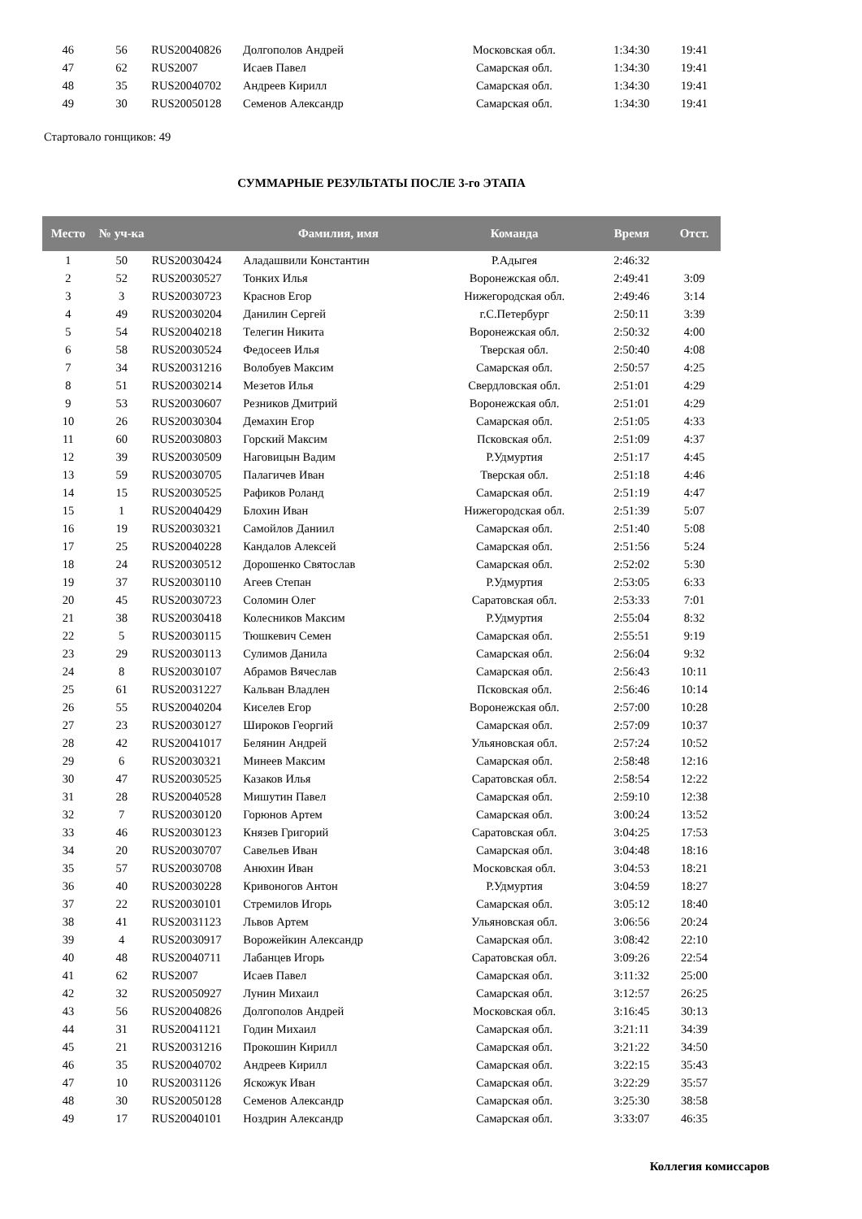| 46 | 56 | RUS20040826 | Долгополов Андрей | Московская обл. | 1:34:30 | 19:41 |
| 47 | 62 | RUS2007 | Исаев Павел | Самарская обл. | 1:34:30 | 19:41 |
| 48 | 35 | RUS20040702 | Андреев Кирилл | Самарская обл. | 1:34:30 | 19:41 |
| 49 | 30 | RUS20050128 | Семенов Александр | Самарская обл. | 1:34:30 | 19:41 |
Стартовало гонщиков: 49
СУММАРНЫЕ РЕЗУЛЬТАТЫ ПОСЛЕ 3-го ЭТАПА
| Место | № уч-ка | | Фамилия, имя | Команда | Время | Отст. |
| --- | --- | --- | --- | --- | --- | --- |
| 1 | 50 | RUS20030424 | Аладашвили Константин | Р.Адыгея | 2:46:32 | |
| 2 | 52 | RUS20030527 | Тонких Илья | Воронежская обл. | 2:49:41 | 3:09 |
| 3 | 3 | RUS20030723 | Краснов Егор | Нижегородская обл. | 2:49:46 | 3:14 |
| 4 | 49 | RUS20030204 | Данилин Сергей | г.С.Петербург | 2:50:11 | 3:39 |
| 5 | 54 | RUS20040218 | Телегин Никита | Воронежская обл. | 2:50:32 | 4:00 |
| 6 | 58 | RUS20030524 | Федосеев Илья | Тверская обл. | 2:50:40 | 4:08 |
| 7 | 34 | RUS20031216 | Волобуев Максим | Самарская обл. | 2:50:57 | 4:25 |
| 8 | 51 | RUS20030214 | Мезетов Илья | Свердловская обл. | 2:51:01 | 4:29 |
| 9 | 53 | RUS20030607 | Резников Дмитрий | Воронежская обл. | 2:51:01 | 4:29 |
| 10 | 26 | RUS20030304 | Демахин Егор | Самарская обл. | 2:51:05 | 4:33 |
| 11 | 60 | RUS20030803 | Горский Максим | Псковская обл. | 2:51:09 | 4:37 |
| 12 | 39 | RUS20030509 | Наговицын Вадим | Р.Удмуртия | 2:51:17 | 4:45 |
| 13 | 59 | RUS20030705 | Палагичев Иван | Тверская обл. | 2:51:18 | 4:46 |
| 14 | 15 | RUS20030525 | Рафиков Роланд | Самарская обл. | 2:51:19 | 4:47 |
| 15 | 1 | RUS20040429 | Блохин Иван | Нижегородская обл. | 2:51:39 | 5:07 |
| 16 | 19 | RUS20030321 | Самойлов Даниил | Самарская обл. | 2:51:40 | 5:08 |
| 17 | 25 | RUS20040228 | Кандалов Алексей | Самарская обл. | 2:51:56 | 5:24 |
| 18 | 24 | RUS20030512 | Дорошенко Святослав | Самарская обл. | 2:52:02 | 5:30 |
| 19 | 37 | RUS20030110 | Агеев Степан | Р.Удмуртия | 2:53:05 | 6:33 |
| 20 | 45 | RUS20030723 | Соломин Олег | Саратовская обл. | 2:53:33 | 7:01 |
| 21 | 38 | RUS20030418 | Колесников Максим | Р.Удмуртия | 2:55:04 | 8:32 |
| 22 | 5 | RUS20030115 | Тюшкевич Семен | Самарская обл. | 2:55:51 | 9:19 |
| 23 | 29 | RUS20030113 | Сулимов Данила | Самарская обл. | 2:56:04 | 9:32 |
| 24 | 8 | RUS20030107 | Абрамов Вячеслав | Самарская обл. | 2:56:43 | 10:11 |
| 25 | 61 | RUS20031227 | Кальван Владлен | Псковская обл. | 2:56:46 | 10:14 |
| 26 | 55 | RUS20040204 | Киселев Егор | Воронежская обл. | 2:57:00 | 10:28 |
| 27 | 23 | RUS20030127 | Широков Георгий | Самарская обл. | 2:57:09 | 10:37 |
| 28 | 42 | RUS20041017 | Белянин Андрей | Ульяновская обл. | 2:57:24 | 10:52 |
| 29 | 6 | RUS20030321 | Минеев Максим | Самарская обл. | 2:58:48 | 12:16 |
| 30 | 47 | RUS20030525 | Казаков Илья | Саратовская обл. | 2:58:54 | 12:22 |
| 31 | 28 | RUS20040528 | Мишутин Павел | Самарская обл. | 2:59:10 | 12:38 |
| 32 | 7 | RUS20030120 | Горюнов Артем | Самарская обл. | 3:00:24 | 13:52 |
| 33 | 46 | RUS20030123 | Князев Григорий | Саратовская обл. | 3:04:25 | 17:53 |
| 34 | 20 | RUS20030707 | Савельев Иван | Самарская обл. | 3:04:48 | 18:16 |
| 35 | 57 | RUS20030708 | Анюхин Иван | Московская обл. | 3:04:53 | 18:21 |
| 36 | 40 | RUS20030228 | Кривоногов Антон | Р.Удмуртия | 3:04:59 | 18:27 |
| 37 | 22 | RUS20030101 | Стремилов Игорь | Самарская обл. | 3:05:12 | 18:40 |
| 38 | 41 | RUS20031123 | Львов Артем | Ульяновская обл. | 3:06:56 | 20:24 |
| 39 | 4 | RUS20030917 | Ворожейкин Александр | Самарская обл. | 3:08:42 | 22:10 |
| 40 | 48 | RUS20040711 | Лабанцев Игорь | Саратовская обл. | 3:09:26 | 22:54 |
| 41 | 62 | RUS2007 | Исаев Павел | Самарская обл. | 3:11:32 | 25:00 |
| 42 | 32 | RUS20050927 | Лунин Михаил | Самарская обл. | 3:12:57 | 26:25 |
| 43 | 56 | RUS20040826 | Долгополов Андрей | Московская обл. | 3:16:45 | 30:13 |
| 44 | 31 | RUS20041121 | Годин Михаил | Самарская обл. | 3:21:11 | 34:39 |
| 45 | 21 | RUS20031216 | Прокошин Кирилл | Самарская обл. | 3:21:22 | 34:50 |
| 46 | 35 | RUS20040702 | Андреев Кирилл | Самарская обл. | 3:22:15 | 35:43 |
| 47 | 10 | RUS20031126 | Яскожук Иван | Самарская обл. | 3:22:29 | 35:57 |
| 48 | 30 | RUS20050128 | Семенов Александр | Самарская обл. | 3:25:30 | 38:58 |
| 49 | 17 | RUS20040101 | Ноздрин Александр | Самарская обл. | 3:33:07 | 46:35 |
Коллегия комиссаров